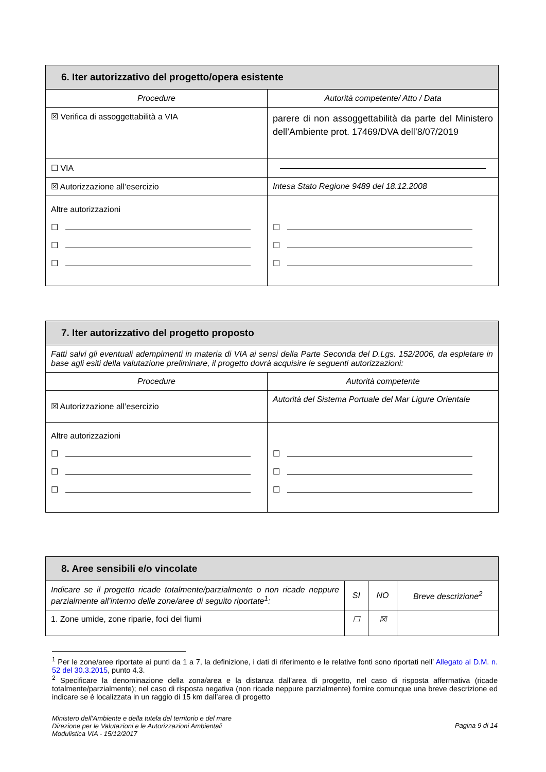| 6. Iter autorizzativo del progetto/opera esistente | |
| --- | --- |
| Procedure | Autorità competente/ Atto / Data |
| ☒ Verifica di assoggettabilità a VIA | parere di non assoggettabilità da parte del Ministero dell’Ambiente prot. 17469/DVA dell’8/07/2019 |
| ☐ VIA | |
| ☒ Autorizzazione all’esercizio | Intesa Stato Regione 9489 del 18.12.2008 |
| Altre autorizzazioni ☐ ☐ ☐ | ☐ ☐ ☐ |
| 7. Iter autorizzativo del progetto proposto | |
| --- | --- |
| Fatti salvi gli eventuali adempimenti in materia di VIA ai sensi della Parte Seconda del D.Lgs. 152/2006, da espletare in base agli esiti della valutazione preliminare, il progetto dovrà acquisire le seguenti autorizzazioni: | |
| Procedure | Autorità competente |
| ☒ Autorizzazione all’esercizio | Autorità del Sistema Portuale del Mar Ligure Orientale |
| Altre autorizzazioni ☐ ☐ ☐ | ☐ ☐ ☐ |
| 8. Aree sensibili e/o vincolate | | | |
| --- | --- | --- | --- |
| Indicare se il progetto ricade totalmente/parzialmente o non ricade neppure parzialmente all’interno delle zone/aree di seguito riportate<sup>1</sup>: | SI | NO | Breve descrizione<sup>2</sup> |
| 1. Zone umide, zone riparie, foci dei fiumi | ☐ | ☒ | |
<sup>1</sup> Per le zone/aree riportate ai punti da 1 a 7, la definizione, i dati di riferimento e le relative fonti sono riportati nell’ Allegato al D.M. n. 52 del 30.3.2015, punto 4.3.
<sup>2</sup> Specificare la denominazione della zona/area e la distanza dall’area di progetto, nel caso di risposta affermativa (ricade totalmente/parzialmente); nel caso di risposta negativa (non ricade neppure parzialmente) fornire comunque una breve descrizione ed indicare se è localizzata in un raggio di 15 km dall’area di progetto
Ministero dell’Ambiente e della tutela del territorio e del mare
Direzione per le Valutazioni e le Autorizzazioni Ambientali
Modulistica VIA - 15/12/2017
Pagina 9 di 14